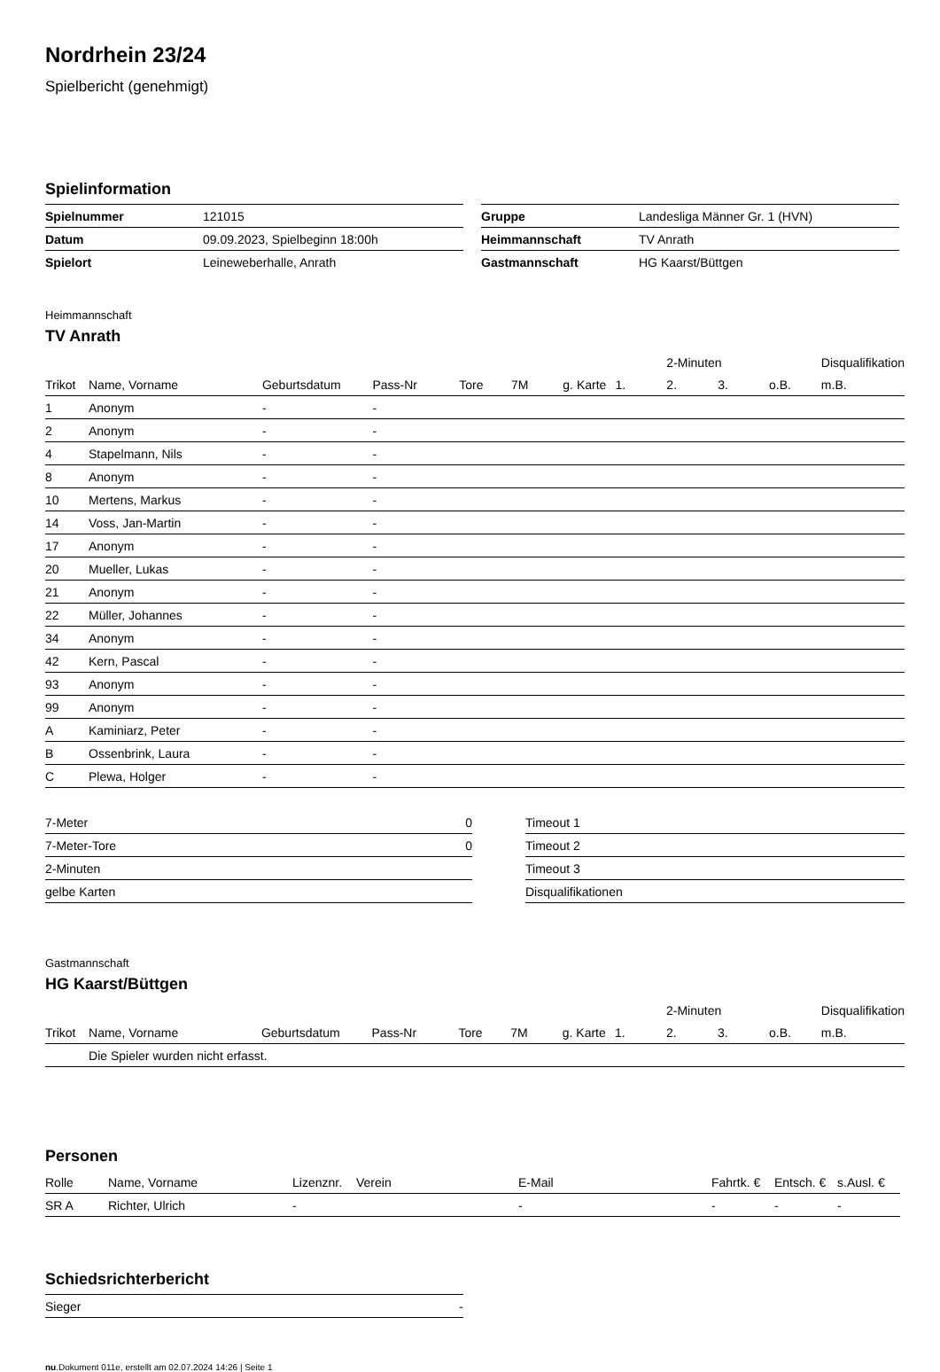Nordrhein 23/24
Spielbericht (genehmigt)
Spielinformation
| Spielnummer | 121015 |
| Datum | 09.09.2023, Spielbeginn 18:00h |
| Spielort | Leineweberhalle, Anrath |
| Gruppe | Landesliga Männer Gr. 1 (HVN) |
| Heimmannschaft | TV Anrath |
| Gastmannschaft | HG Kaarst/Büttgen |
Heimmannschaft
TV Anrath
| | | | | | | | | 2-Minuten | | | Disqualifikation |
| --- | --- | --- | --- | --- | --- | --- | --- | --- | --- | --- | --- |
| Trikot | Name, Vorname | Geburtsdatum | Pass-Nr | Tore | 7M | g. Karte | 1. | 2. | 3. | o.B. | m.B. |
| 1 | Anonym | - | - | | | | | | | | |
| 2 | Anonym | - | - | | | | | | | | |
| 4 | Stapelmann, Nils | - | - | | | | | | | | |
| 8 | Anonym | - | - | | | | | | | | |
| 10 | Mertens, Markus | - | - | | | | | | | | |
| 14 | Voss, Jan-Martin | - | - | | | | | | | | |
| 17 | Anonym | - | - | | | | | | | | |
| 20 | Mueller, Lukas | - | - | | | | | | | | |
| 21 | Anonym | - | - | | | | | | | | |
| 22 | Müller, Johannes | - | - | | | | | | | | |
| 34 | Anonym | - | - | | | | | | | | |
| 42 | Kern, Pascal | - | - | | | | | | | | |
| 93 | Anonym | - | - | | | | | | | | |
| 99 | Anonym | - | - | | | | | | | | |
| A | Kaminiarz, Peter | - | - | | | | | | | | |
| B | Ossenbrink, Laura | - | - | | | | | | | | |
| C | Plewa, Holger | - | - | | | | | | | | |
| 7-Meter | 0 |
| 7-Meter-Tore | 0 |
| 2-Minuten | |
| gelbe Karten | |
| Timeout 1 |
| Timeout 2 |
| Timeout 3 |
| Disqualifikationen |
Gastmannschaft
HG Kaarst/Büttgen
| | | | | | | | | 2-Minuten | | | Disqualifikation |
| --- | --- | --- | --- | --- | --- | --- | --- | --- | --- | --- | --- |
| Trikot | Name, Vorname | Geburtsdatum | Pass-Nr | Tore | 7M | g. Karte | 1. | 2. | 3. | o.B. | m.B. |
| | Die Spieler wurden nicht erfasst. | | | | | | | | | | |
Personen
| Rolle | Name, Vorname | Lizenznr. | Verein | E-Mail | Fahrtk. € | Entsch. € | s.Ausl. € |
| --- | --- | --- | --- | --- | --- | --- | --- |
| SR A | Richter, Ulrich | - | | - | - | - | - |
Schiedsrichterbericht
| Sieger | - |
nu.Dokument 011e, erstellt am 02.07.2024 14:26 | Seite 1